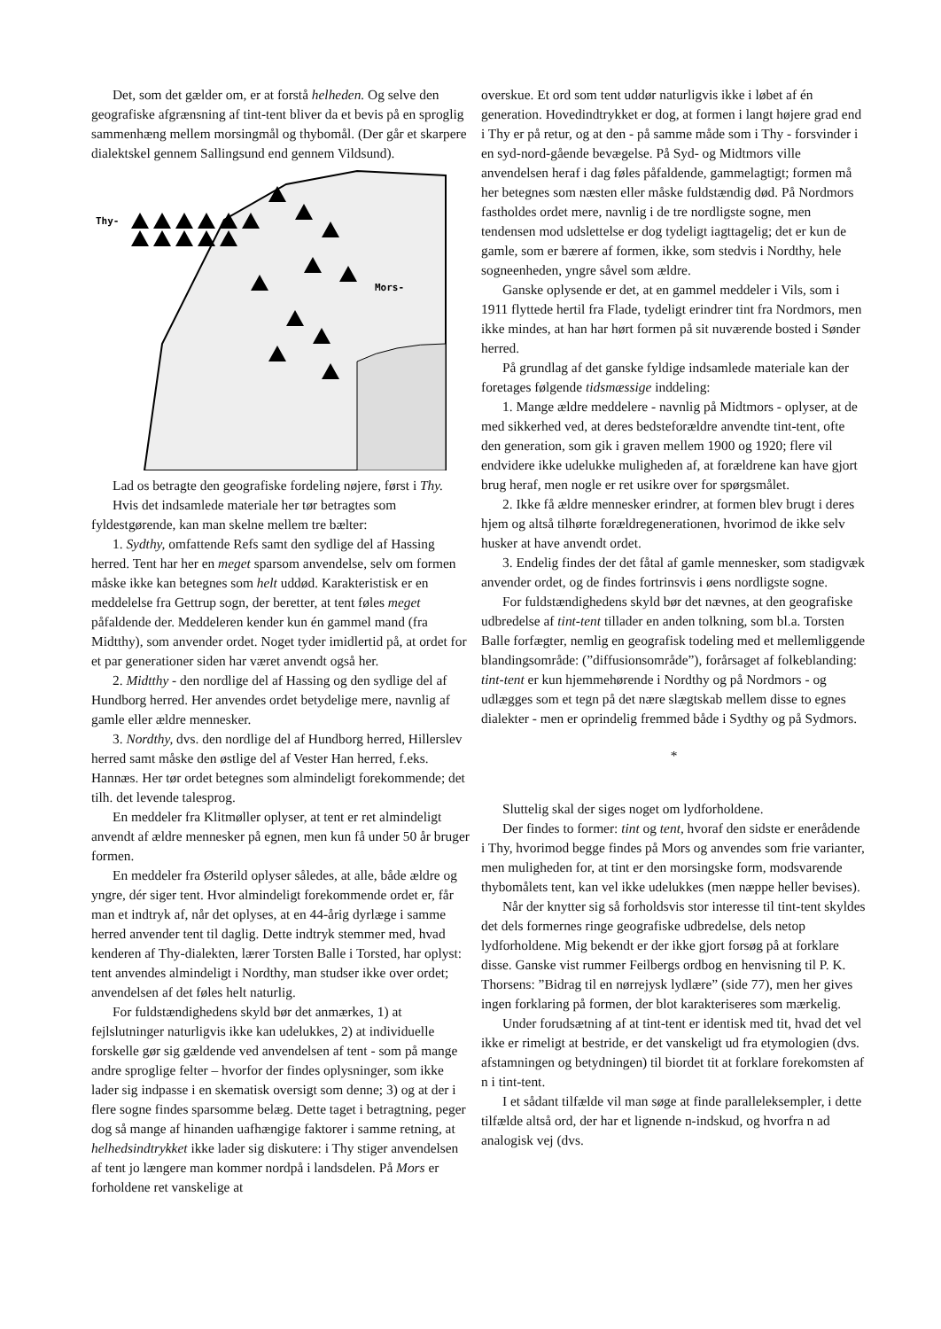Det, som det gælder om, er at forstå helheden. Og selve den geografiske afgrænsning af tint-tent bliver da et bevis på en sproglig sammenhæng mellem morsingmål og thybomål. (Der går et skarpere dialektskel gennem Sallingsund end gennem Vildsund).
Thy-
Mors-
Lad os betragte den geografiske fordeling nøjere, først i Thy.
Hvis det indsamlede materiale her tør betragtes som fyldestgørende, kan man skelne mellem tre bælter:
1. Sydthy, omfattende Refs samt den sydlige del af Hassing herred. Tent har her en meget sparsom anvendelse, selv om formen måske ikke kan betegnes som helt uddød. Karakteristisk er en meddelelse fra Gettrup sogn, der beretter, at tent føles meget påfaldende der. Meddeleren kender kun én gammel mand (fra Midtthy), som anvender ordet. Noget tyder imidlertid på, at ordet for et par generationer siden har været anvendt også her.
2. Midtthy - den nordlige del af Hassing og den sydlige del af Hundborg herred. Her anvendes ordet betydelige mere, navnlig af gamle eller ældre mennesker.
3. Nordthy, dvs. den nordlige del af Hundborg herred, Hillerslev herred samt måske den østlige del af Vester Han herred, f.eks. Hannæs. Her tør ordet betegnes som almindeligt forekommende; det tilh. det levende talesprog.
En meddeler fra Klitmøller oplyser, at tent er ret almindeligt anvendt af ældre mennesker på egnen, men kun få under 50 år bruger formen.
En meddeler fra Østerild oplyser således, at alle, både ældre og yngre, dér siger tent. Hvor almindeligt forekommende ordet er, får man et indtryk af, når det oplyses, at en 44-årig dyrlæge i samme herred anvender tent til daglig. Dette indtryk stemmer med, hvad kenderen af Thy-dialekten, lærer Torsten Balle i Torsted, har oplyst: tent anvendes almindeligt i Nordthy, man studser ikke over ordet; anvendelsen af det føles helt naturlig.
For fuldstændighedens skyld bør det anmærkes, 1) at fejlslutninger naturligvis ikke kan udelukkes, 2) at individuelle forskelle gør sig gældende ved anvendelsen af tent - som på mange andre sproglige felter – hvorfor der findes oplysninger, som ikke lader sig indpasse i en skematisk oversigt som denne; 3) og at der i flere sogne findes sparsomme belæg. Dette taget i betragtning, peger dog så mange af hinanden uafhængige faktorer i samme retning, at helhedsindtrykket ikke lader sig diskutere: i Thy stiger anvendelsen af tent jo længere man kommer nordpå i landsdelen. På Mors er forholdene ret vanskelige at
overskue. Et ord som tent uddør naturligvis ikke i løbet af én generation. Hovedindtrykket er dog, at formen i langt højere grad end i Thy er på retur, og at den - på samme måde som i Thy - forsvinder i en syd-nord-gående bevægelse. På Syd- og Midtmors ville anvendelsen heraf i dag føles påfaldende, gammelagtigt; formen må her betegnes som næsten eller måske fuldstændig død. På Nordmors fastholdes ordet mere, navnlig i de tre nordligste sogne, men tendensen mod udslettelse er dog tydeligt iagttagelig; det er kun de gamle, som er bærere af formen, ikke, som stedvis i Nordthy, hele sogneenheden, yngre såvel som ældre.
Ganske oplysende er det, at en gammel meddeler i Vils, som i 1911 flyttede hertil fra Flade, tydeligt erindrer tint fra Nordmors, men ikke mindes, at han har hørt formen på sit nuværende bosted i Sønder herred.
På grundlag af det ganske fyldige indsamlede materiale kan der foretages følgende tidsmæssige inddeling:
1. Mange ældre meddelere - navnlig på Midtmors - oplyser, at de med sikkerhed ved, at deres bedsteforældre anvendte tint-tent, ofte den generation, som gik i graven mellem 1900 og 1920; flere vil endvidere ikke udelukke muligheden af, at forældrene kan have gjort brug heraf, men nogle er ret usikre over for spørgsmålet.
2. Ikke få ældre mennesker erindrer, at formen blev brugt i deres hjem og altså tilhørte forældregenerationen, hvorimod de ikke selv husker at have anvendt ordet.
3. Endelig findes der det fåtal af gamle mennesker, som stadigvæk anvender ordet, og de findes fortrinsvis i øens nordligste sogne.
For fuldstændighedens skyld bør det nævnes, at den geografiske udbredelse af tint-tent tillader en anden tolkning, som bl.a. Torsten Balle forfægter, nemlig en geografisk todeling med et mellemliggende blandingsområde: (”diffusionsområde”), forårsaget af folkeblanding: tint-tent er kun hjemmehørende i Nordthy og på Nordmors - og udlægges som et tegn på det nære slægtskab mellem disse to egnes dialekter - men er oprindelig fremmed både i Sydthy og på Sydmors.
*
Sluttelig skal der siges noget om lydforholdene.
Der findes to former: tint og tent, hvoraf den sidste er enerådende i Thy, hvorimod begge findes på Mors og anvendes som frie varianter, men muligheden for, at tint er den morsingske form, modsvarende thybomålets tent, kan vel ikke udelukkes (men næppe heller bevises).
Når der knytter sig så forholdsvis stor interesse til tint-tent skyldes det dels formernes ringe geografiske udbredelse, dels netop lydforholdene. Mig bekendt er der ikke gjort forsøg på at forklare disse. Ganske vist rummer Feilbergs ordbog en henvisning til P. K. Thorsens: ”Bidrag til en nørrejysk lydlære” (side 77), men her gives ingen forklaring på formen, der blot karakteriseres som mærkelig.
Under forudsætning af at tint-tent er identisk med tit, hvad det vel ikke er rimeligt at bestride, er det vanskeligt ud fra etymologien (dvs. afstamningen og betydningen) til biordet tit at forklare forekomsten af n i tint-tent.
I et sådant tilfælde vil man søge at finde paralleleksempler, i dette tilfælde altså ord, der har et lignende n-indskud, og hvorfra n ad analogisk vej (dvs.